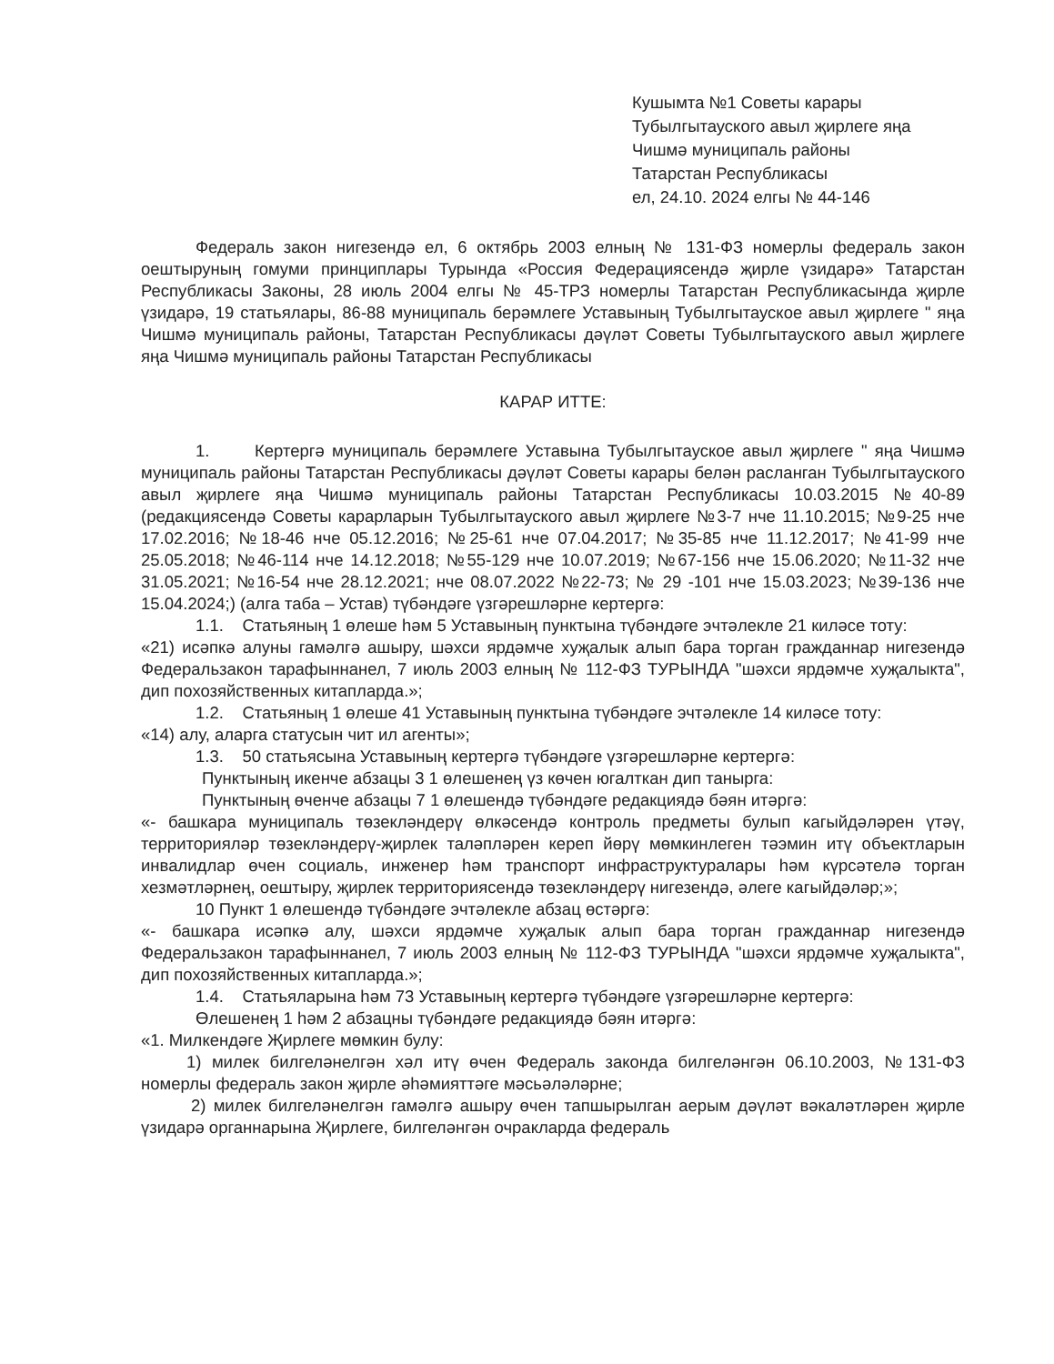Кушымта №1 Советы карары
Тубылгытауского авыл җирлеге яңа
Чишмә муниципаль районы
Татарстан Республикасы
ел, 24.10. 2024 елгы № 44-146
Федераль закон нигезендә ел, 6 октябрь 2003 елның № 131-ФЗ номерлы федераль закон оештыруның гомуми принциплары Турында «Россия Федерациясендә җирле үзидарә» Татарстан Республикасы Законы, 28 июль 2004 елгы № 45-ТРЗ номерлы Татарстан Республикасында җирле үзидарә, 19 статьялары, 86-88 муниципаль берәмлеге Уставының Тубылгытауское авыл җирлеге " яңа Чишмә муниципаль районы, Татарстан Республикасы дәүләт Советы Тубылгытауского авыл җирлеге яңа Чишмә муниципаль районы Татарстан Республикасы
КАРАР ИТТЕ:
1. Кертергә муниципаль берәмлеге Уставына Тубылгытауское авыл җирлеге " яңа Чишмә муниципаль районы Татарстан Республикасы дәүләт Советы карары белән расланган Тубылгытауского авыл җирлеге яңа Чишмә муниципаль районы Татарстан Республикасы 10.03.2015 №40-89 (редакциясендә Советы карарларын Тубылгытауского авыл җирлеге №3-7 нче 11.10.2015; №9-25 нче 17.02.2016; №18-46 нче 05.12.2016; №25-61 нче 07.04.2017; №35-85 нче 11.12.2017; №41-99 нче 25.05.2018; №46-114 нче 14.12.2018; №55-129 нче 10.07.2019; №67-156 нче 15.06.2020; №11-32 нче 31.05.2021; №16-54 нче 28.12.2021; нче 08.07.2022 №22-73; № 29 -101 нче 15.03.2023; №39-136 нче 15.04.2024;) (алга таба – Устав) түбәндәге үзгәрешләрне кертергә:
1.1. Статьяның 1 өлеше һәм 5 Уставының пунктына түбәндәге эчтәлекле 21 киләсе тоту:
«21) исәпкә алуны гамәлгә ашыру, шәхси ярдәмче хуҗалык алып бара торган гражданнар нигезендә Федеральзакон тарафыннанел, 7 июль 2003 елның № 112-ФЗ ТУРЫНДА "шәхси ярдәмче хуҗалыкта", дип похозяйственных китапларда.»;
1.2. Статьяның 1 өлеше 41 Уставының пунктына түбәндәге эчтәлекле 14 киләсе тоту:
«14) алу, аларга статусын чит ил агенты»;
1.3. 50 статьясына Уставының кертергә түбәндәге үзгәрешләрне кертергә:
Пунктының икенче абзацы 3 1 өлешенең үз көчен югалткан дип танырга:
Пунктының өченче абзацы 7 1 өлешендә түбәндәге редакциядә бәян итәргә:
«- башкара муниципаль төзекләндерү өлкәсендә контроль предметы булып кагыйдәләрен үтәү, территорияләр төзекләндерү-җирлек таләпләрен кереп йөрү мөмкинлеген тәэмин итү объектларын инвалидлар өчен социаль, инженер һәм транспорт инфраструктуралары һәм күрсәтелә торган хезмәтләрнең, оештыру, җирлек территориясендә төзекләндерү нигезендә, әлеге кагыйдәләр;»;
10 Пункт 1 өлешендә түбәндәге эчтәлекле абзац өстәргә:
«- башкара исәпкә алу, шәхси ярдәмче хуҗалык алып бара торган гражданнар нигезендә Федеральзакон тарафыннанел, 7 июль 2003 елның № 112-ФЗ ТУРЫНДА "шәхси ярдәмче хуҗалыкта", дип похозяйственных китапларда.»;
1.4. Статьяларына һәм 73 Уставының кертергә түбәндәге үзгәрешләрне кертергә:
Өлешенең 1 һәм 2 абзацны түбәндәге редакциядә бәян итәргә:
«1. Милкендәге Җирлеге мөмкин булу:
1) милек билгеләнелгән хәл итү өчен Федераль законда билгеләнгән 06.10.2003, №131-ФЗ номерлы федераль закон җирле әһәмияттәге мәсьәләләрне;
2) милек билгеләнелгән гамәлгә ашыру өчен тапшырылган аерым дәүләт вәкаләтләрен җирле үзидарә органнарына Җирлеге, билгеләнгән очракларда федераль